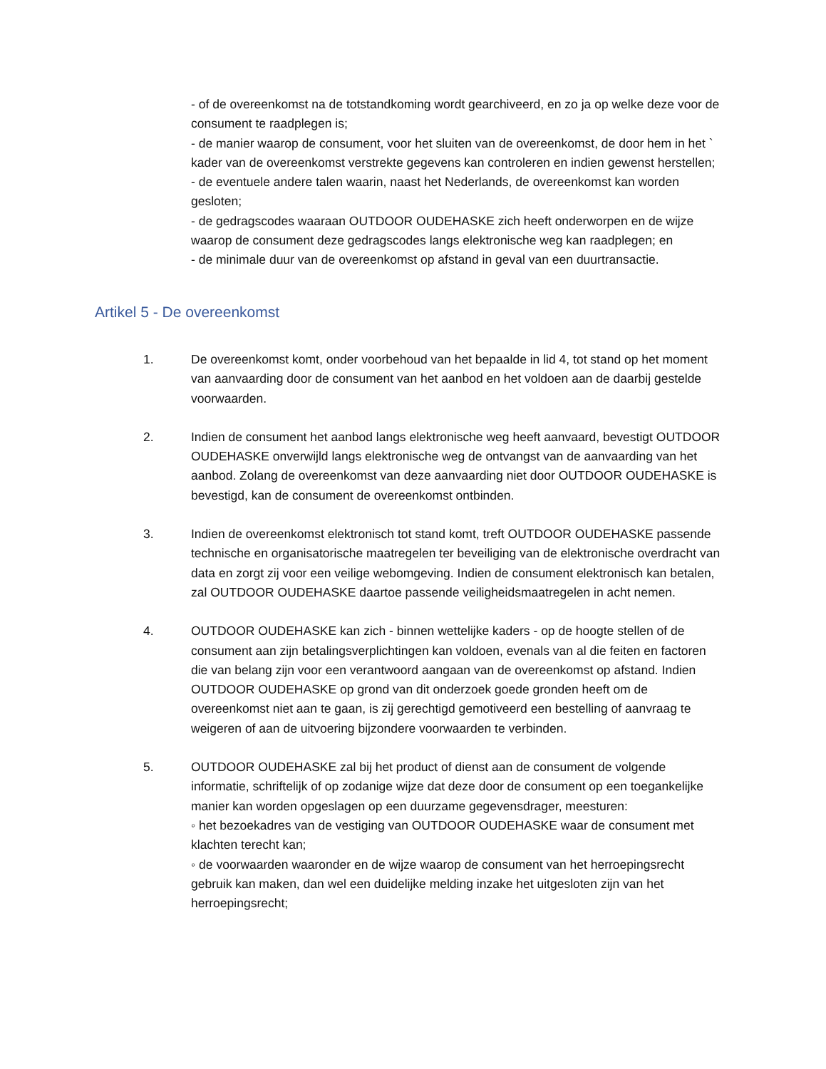- of de overeenkomst na de totstandkoming wordt gearchiveerd, en zo ja op welke deze voor de consument te raadplegen is;
- de manier waarop de consument, voor het sluiten van de overeenkomst, de door hem in het ` kader van de overeenkomst verstrekte gegevens kan controleren en indien gewenst herstellen;
- de eventuele andere talen waarin, naast het Nederlands, de overeenkomst kan worden gesloten;
- de gedragscodes waaraan OUTDOOR OUDEHASKE zich heeft onderworpen en de wijze waarop de consument deze gedragscodes langs elektronische weg kan raadplegen; en
- de minimale duur van de overeenkomst op afstand in geval van een duurtransactie.
Artikel 5 - De overeenkomst
1. De overeenkomst komt, onder voorbehoud van het bepaalde in lid 4, tot stand op het moment van aanvaarding door de consument van het aanbod en het voldoen aan de daarbij gestelde voorwaarden.
2. Indien de consument het aanbod langs elektronische weg heeft aanvaard, bevestigt OUTDOOR OUDEHASKE onverwijld langs elektronische weg de ontvangst van de aanvaarding van het aanbod. Zolang de overeenkomst van deze aanvaarding niet door OUTDOOR OUDEHASKE is bevestigd, kan de consument de overeenkomst ontbinden.
3. Indien de overeenkomst elektronisch tot stand komt, treft OUTDOOR OUDEHASKE passende technische en organisatorische maatregelen ter beveiliging van de elektronische overdracht van data en zorgt zij voor een veilige webomgeving. Indien de consument elektronisch kan betalen, zal OUTDOOR OUDEHASKE daartoe passende veiligheidsmaatregelen in acht nemen.
4. OUTDOOR OUDEHASKE kan zich - binnen wettelijke kaders - op de hoogte stellen of de consument aan zijn betalingsverplichtingen kan voldoen, evenals van al die feiten en factoren die van belang zijn voor een verantwoord aangaan van de overeenkomst op afstand. Indien OUTDOOR OUDEHASKE op grond van dit onderzoek goede gronden heeft om de overeenkomst niet aan te gaan, is zij gerechtigd gemotiveerd een bestelling of aanvraag te weigeren of aan de uitvoering bijzondere voorwaarden te verbinden.
5. OUTDOOR OUDEHASKE zal bij het product of dienst aan de consument de volgende informatie, schriftelijk of op zodanige wijze dat deze door de consument op een toegankelijke manier kan worden opgeslagen op een duurzame gegevensdrager, meesturen:
◦ het bezoekadres van de vestiging van OUTDOOR OUDEHASKE waar de consument met klachten terecht kan;
◦ de voorwaarden waaronder en de wijze waarop de consument van het herroepingsrecht gebruik kan maken, dan wel een duidelijke melding inzake het uitgesloten zijn van het herroepingsrecht;